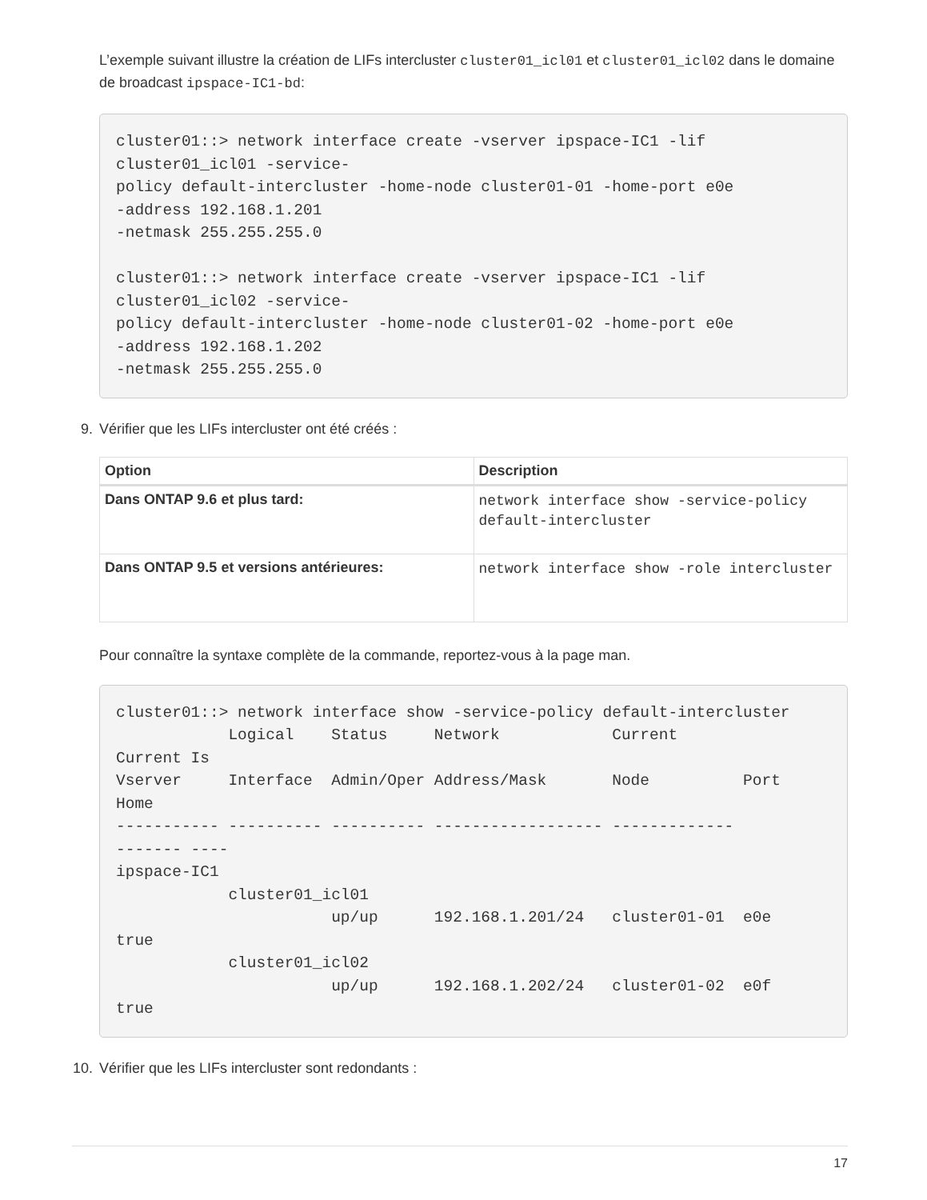L’exemple suivant illustre la création de LIFs intercluster cluster01_icl01 et cluster01_icl02 dans le domaine de broadcast ipspace-IC1-bd:
cluster01::> network interface create -vserver ipspace-IC1 -lif
cluster01_icl01 -service-
policy default-intercluster -home-node cluster01-01 -home-port e0e
-address 192.168.1.201
-netmask 255.255.255.0

cluster01::> network interface create -vserver ipspace-IC1 -lif
cluster01_icl02 -service-
policy default-intercluster -home-node cluster01-02 -home-port e0e
-address 192.168.1.202
-netmask 255.255.255.0
9. Vérifier que les LIFs intercluster ont été créés :
| Option | Description |
| --- | --- |
| Dans ONTAP 9.6 et plus tard: | network interface show -service-policy default-intercluster |
| Dans ONTAP 9.5 et versions antérieures: | network interface show -role intercluster |
Pour connaître la syntaxe complète de la commande, reportez-vous à la page man.
cluster01::> network interface show -service-policy default-intercluster
            Logical    Status     Network            Current
Current Is
Vserver     Interface  Admin/Oper Address/Mask       Node          Port
Home
----------- ---------- ---------- ------------------ -------------
------- ----
ipspace-IC1
            cluster01_icl01
                       up/up      192.168.1.201/24   cluster01-01  e0e
true
            cluster01_icl02
                       up/up      192.168.1.202/24   cluster01-02  e0f
true
10. Vérifier que les LIFs intercluster sont redondants :
17